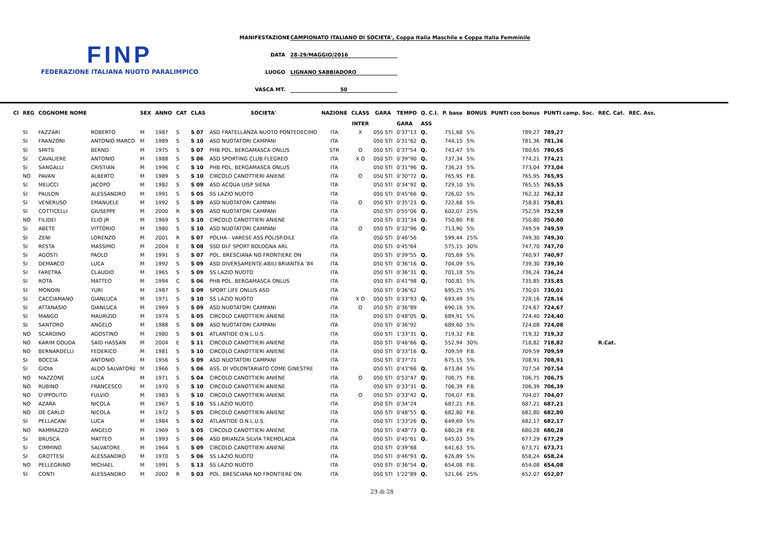FINP
FEDERAZIONE ITALIANA NUOTO PARALIMPICO
MANIFESTAZIONE CAMPIONATO ITALIANO DI SOCIETA', Coppa Italia Maschile e Coppa Italia Femminile
DATA 28-29/MAGGIO/2016
LUOGO LIGNANO SABBIADORO
VASCA MT. 50
| Cl | REG | COGNOME NOME | | SEX | ANNO | CAT | CLAS | SOCIETA' | NAZIONE | CLASS | GARA | TEMPO | Q. C.I. | P. base | BONUS | PUNTI con bonus | PUNTI camp. Soc. | REC. Cat. | REC. Ass. |
| --- | --- | --- | --- | --- | --- | --- | --- | --- | --- | --- | --- | --- | --- | --- | --- | --- | --- | --- | --- |
| | | | | | | | | | | INTER | | GARA | ASS | | | | | | |
| | SI | FAZZARI | ROBERTO | M | 1987 | S | S 07 | ASD FRATELLANZA NUOTO PONTEDECIMO | ITA | X | 050 STI | 0'37"13 | Q. | 751,68 | 5% | 789,27 | 789,27 | | |
| | SI | FRANZONI | ANTONIO MARCO | M | 1989 | S | S 10 | ASD NUOTATORI CAMPANI | ITA | | 050 STI | 0'31"62 | Q. | 744,15 | 5% | 781,36 | 781,36 | | |
| | SI | SMITS | BERND | M | 1975 | S | S 07 | PHB POL. BERGAMASCA ONLUS | STR | O | 050 STI | 0'37"54 | Q. | 743,47 | 5% | 780,65 | 780,65 | | |
| | SI | CAVALIERE | ANTONIO | M | 1988 | S | S 06 | ASD SPORTING CLUB FLEGREO | ITA | X O | 050 STI | 0'39"90 | Q. | 737,34 | 5% | 774,21 | 774,21 | | |
| | SI | SANGALLI | CRISTIAN | M | 1996 | C | S 10 | PHB POL. BERGAMASCA ONLUS | ITA | | 050 STI | 0'31"96 | Q. | 736,23 | 5% | 773,04 | 773,04 | | |
| | NO | PAVAN | ALBERTO | M | 1989 | S | S 10 | CIRCOLO CANOTTIERI ANIENE | ITA | O | 050 STI | 0'30"72 | Q. | 765,95 | P.B. | 765,95 | 765,95 | | |
| | SI | MEUCCI | JACOPO | M | 1982 | S | S 09 | ASD ACQUA UISP SIENA | ITA | | 050 STI | 0'34"92 | Q. | 729,10 | 5% | 765,55 | 765,55 | | |
| | SI | PAULON | ALESSANDRO | M | 1991 | S | S 05 | SS LAZIO NUOTO | ITA | | 050 STI | 0'45"66 | Q. | 726,02 | 5% | 762,32 | 762,32 | | |
| | SI | VENERUSO | EMANUELE | M | 1992 | S | S 09 | ASD NUOTATORI CAMPANI | ITA | O | 050 STI | 0'35"23 | Q. | 722,68 | 5% | 758,81 | 758,81 | | |
| | SI | COTTICELLI | GIUSEPPE | M | 2000 | R | S 05 | ASD NUOTATORI CAMPANI | ITA | | 050 STI | 0'55"06 | Q. | 602,07 | 25% | 752,59 | 752,59 | | |
| | NO | FILIDEI | ELIO JR | M | 1969 | S | S 10 | CIRCOLO CANOTTIERI ANIENE | ITA | | 050 STI | 0'31"34 | Q. | 750,80 | P.B. | 750,80 | 750,80 | | |
| | SI | ABETE | VITTORIO | M | 1980 | S | S 10 | ASD NUOTATORI CAMPANI | ITA | O | 050 STI | 0'32"96 | Q. | 713,90 | 5% | 749,59 | 749,59 | | |
| | SI | ZENI | LORENZO | M | 2001 | R | S 07 | POLHA - VARESE ASS.POLISP.DILE | ITA | | 050 STI | 0'46"56 | | 599,44 | 25% | 749,30 | 749,30 | | |
| | SI | RESTA | MASSIMO | M | 2004 | E | S 08 | SSD DLF SPORT BOLOGNA ARL | ITA | | 050 STI | 0'45"64 | | 575,15 | 30% | 747,70 | 747,70 | | |
| | SI | AGOSTI | PAOLO | M | 1991 | S | S 07 | POL. BRESCIANA NO FRONTIERE ON | ITA | | 050 STI | 0'39"55 | Q. | 705,69 | 5% | 740,97 | 740,97 | | |
| | SI | DEMARCO | LUCA | M | 1992 | S | S 09 | ASD DIVERSAMENTE-ABILI BRIANTEA '84 | ITA | | 050 STI | 0'36"16 | Q. | 704,09 | 5% | 739,30 | 739,30 | | |
| | SI | FARETRA | CLAUDIO | M | 1965 | S | S 09 | SS LAZIO NUOTO | ITA | | 050 STI | 0'36"31 | Q. | 701,18 | 5% | 736,24 | 736,24 | | |
| | SI | ROTA | MATTEO | M | 1994 | C | S 06 | PHB POL. BERGAMASCA ONLUS | ITA | | 050 STI | 0'41"98 | Q. | 700,81 | 5% | 735,85 | 735,85 | | |
| | SI | MONDIN | YURI | M | 1987 | S | S 09 | SPORT LIFE ONLUS ASD | ITA | | 050 STI | 0'36"62 | | 695,25 | 5% | 730,01 | 730,01 | | |
| | SI | CACCIAMANO | GIANLUCA | M | 1971 | S | S 10 | SS LAZIO NUOTO | ITA | X O | 050 STI | 0'33"93 | Q. | 693,49 | 5% | 728,16 | 728,16 | | |
| | SI | ATTANASIO | GIANLUCA | M | 1969 | S | S 09 | ASD NUOTATORI CAMPANI | ITA | O | 050 STI | 0'36"89 | | 690,16 | 5% | 724,67 | 724,67 | | |
| | SI | MANGO | MAURIZIO | M | 1974 | S | S 05 | CIRCOLO CANOTTIERI ANIENE | ITA | | 050 STI | 0'48"05 | Q. | 689,91 | 5% | 724,40 | 724,40 | | |
| | SI | SANTORO | ANGELO | M | 1988 | S | S 09 | ASD NUOTATORI CAMPANI | ITA | | 050 STI | 0'36"92 | | 689,60 | 5% | 724,08 | 724,08 | | |
| | NO | SCARDINO | AGOSTINO | M | 1980 | S | S 01 | ATLANTIDE O.N.L.U.S. | ITA | | 050 STI | 1'33"31 | Q. | 719,32 | P.B. | 719,32 | 719,32 | | |
| | NO | KARIM GOUDA | SAID HASSAN | M | 2004 | E | S 11 | CIRCOLO CANOTTIERI ANIENE | ITA | | 050 STI | 0'46"66 | Q. | 552,94 | 30% | 718,82 | 718,82 | R.Cat. | |
| | NO | BERNARDELLI | FEDERICO | M | 1981 | S | S 10 | CIRCOLO CANOTTIERI ANIENE | ITA | | 050 STI | 0'33"16 | Q. | 709,59 | P.B. | 709,59 | 709,59 | | |
| | SI | BOCCIA | ANTONIO | M | 1956 | S | S 09 | ASD NUOTATORI CAMPANI | ITA | | 050 STI | 0'37"71 | | 675,15 | 5% | 708,91 | 708,91 | | |
| | SI | GIOIA | ALDO SALVATORE | M | 1966 | S | S 06 | ASS. DI VOLONTARIATO COME GINESTRE | ITA | | 050 STI | 0'43"66 | Q. | 673,84 | 5% | 707,54 | 707,54 | | |
| | NO | MAZZONE | LUCA | M | 1971 | S | S 04 | CIRCOLO CANOTTIERI ANIENE | ITA | O | 050 STI | 0'53"47 | Q. | 706,75 | P.B. | 706,75 | 706,75 | | |
| | NO | RUBINO | FRANCESCO | M | 1970 | S | S 10 | CIRCOLO CANOTTIERI ANIENE | ITA | | 050 STI | 0'33"31 | Q. | 706,39 | P.B. | 706,39 | 706,39 | | |
| | NO | D'IPPOLITO | FULVIO | M | 1983 | S | S 10 | CIRCOLO CANOTTIERI ANIENE | ITA | O | 050 STI | 0'33"42 | Q. | 704,07 | P.B. | 704,07 | 704,07 | | |
| | NO | AZARA | NICOLA | M | 1967 | S | S 10 | SS LAZIO NUOTO | ITA | | 050 STI | 0'34"24 | | 687,21 | P.B. | 687,21 | 687,21 | | |
| | NO | DE CARLO | NICOLA | M | 1972 | S | S 05 | CIRCOLO CANOTTIERI ANIENE | ITA | | 050 STI | 0'48"55 | Q. | 682,80 | P.B. | 682,80 | 682,80 | | |
| | SI | PELLACANI | LUCA | M | 1984 | S | S 02 | ATLANTIDE O.N.L.U.S. | ITA | | 050 STI | 1'33"26 | Q. | 649,69 | 5% | 682,17 | 682,17 | | |
| | NO | RAMMAZZO | ANGELO | M | 1969 | S | S 05 | CIRCOLO CANOTTIERI ANIENE | ITA | | 050 STI | 0'48"73 | Q. | 680,28 | P.B. | 680,28 | 680,28 | | |
| | SI | BRUSCA | MATTEO | M | 1993 | S | S 06 | ASD BRIANZA SILVIA TREMOLADA | ITA | | 050 STI | 0'45"61 | Q. | 645,03 | 5% | 677,29 | 677,29 | | |
| | SI | CIMMINO | SALVATORE | M | 1964 | S | S 09 | CIRCOLO CANOTTIERI ANIENE | ITA | | 050 STI | 0'39"68 | | 641,63 | 5% | 673,71 | 673,71 | | |
| | SI | GROTTESI | ALESSANDRO | M | 1970 | S | S 06 | SS LAZIO NUOTO | ITA | | 050 STI | 0'46"93 | Q. | 626,89 | 5% | 658,24 | 658,24 | | |
| | NO | PELLEGRINO | MICHAEL | M | 1991 | S | S 13 | SS LAZIO NUOTO | ITA | | 050 STI | 0'36"54 | Q. | 654,08 | P.B. | 654,08 | 654,08 | | |
| | SI | CONTI | ALESSANDRO | M | 2002 | R | S 03 | POL. BRESCIANA NO FRONTIERE ON | ITA | | 050 STI | 1'22"89 | Q. | 521,66 | 25% | 652,07 | 652,07 | | |
23 di 28